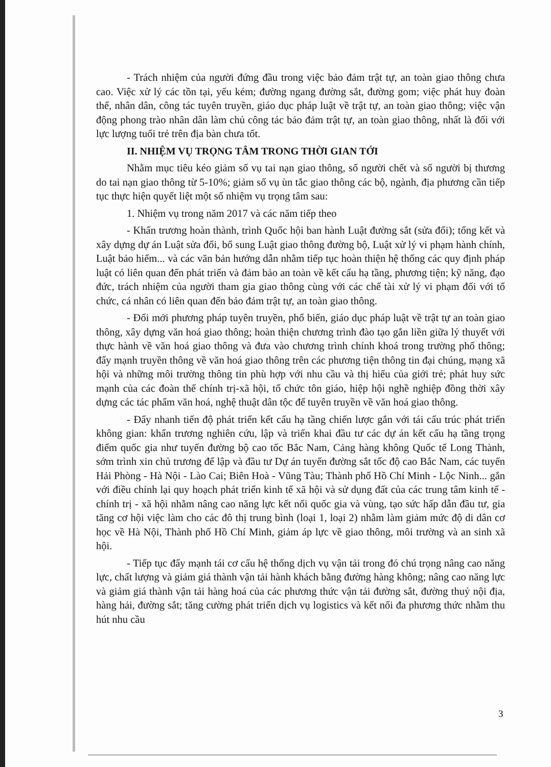- Trách nhiệm của người đứng đầu trong việc bảo đảm trật tự, an toàn giao thông chưa cao. Việc xử lý các tồn tại, yếu kém; đường ngang đường sắt, đường gom; việc phát huy đoàn thể, nhân dân, công tác tuyên truyền, giáo dục pháp luật về trật tự, an toàn giao thông; việc vận động phong trào nhân dân làm chủ công tác bảo đảm trật tự, an toàn giao thông, nhất là đối với lực lượng tuổi trẻ trên địa bàn chưa tốt.
II. NHIỆM VỤ TRỌNG TÂM TRONG THỜI GIAN TỚI
Nhằm mục tiêu kéo giảm số vụ tai nạn giao thông, số người chết và số người bị thương do tai nạn giao thông từ 5-10%; giảm số vụ ùn tắc giao thông các bộ, ngành, địa phương cần tiếp tục thực hiện quyết liệt một số nhiệm vụ trọng tâm sau:
1. Nhiệm vụ trong năm 2017 và các năm tiếp theo
- Khẩn trương hoàn thành, trình Quốc hội ban hành Luật đường sắt (sửa đổi); tổng kết và xây dựng dự án Luật sửa đổi, bổ sung Luật giao thông đường bộ, Luật xử lý vi phạm hành chính, Luật bảo hiểm... và các văn bản hướng dẫn nhằm tiếp tục hoàn thiện hệ thống các quy định pháp luật có liên quan đến phát triển và đảm bảo an toàn về kết cấu hạ tầng, phương tiện; kỹ năng, đạo đức, trách nhiệm của người tham gia giao thông cùng với các chế tài xử lý vi phạm đối với tổ chức, cá nhân có liên quan đến bảo đảm trật tự, an toàn giao thông.
- Đổi mới phương pháp tuyên truyền, phổ biến, giáo dục pháp luật về trật tự an toàn giao thông, xây dựng văn hoá giao thông; hoàn thiện chương trình đào tạo gắn liền giữa lý thuyết với thực hành về văn hoá giao thông và đưa vào chương trình chính khoá trong trường phổ thông; đẩy mạnh truyền thông về văn hoá giao thông trên các phương tiện thông tin đại chúng, mạng xã hội và những môi trường thông tin phù hợp với nhu cầu và thị hiếu của giới trẻ; phát huy sức mạnh của các đoàn thể chính trị-xã hội, tổ chức tôn giáo, hiệp hội nghề nghiệp đồng thời xây dựng các tác phẩm văn hoá, nghệ thuật dân tộc để tuyên truyền về văn hoá giao thông.
- Đẩy nhanh tiến độ phát triển kết cấu hạ tầng chiến lược gắn với tái cấu trúc phát triển không gian: khẩn trương nghiên cứu, lập và triển khai đầu tư các dự án kết cấu hạ tầng trọng điểm quốc gia như tuyến đường bộ cao tốc Bắc Nam, Cảng hàng không Quốc tế Long Thành, sớm trình xin chủ trương để lập và đầu tư Dự án tuyến đường sắt tốc độ cao Bắc Nam, các tuyến Hải Phòng - Hà Nội - Lào Cai; Biên Hoà - Vũng Tàu; Thành phố Hồ Chí Minh - Lộc Ninh... gắn với điều chỉnh lại quy hoạch phát triển kinh tế xã hội và sử dụng đất của các trung tâm kinh tế - chính trị - xã hội nhằm nâng cao năng lực kết nối quốc gia và vùng, tạo sức hấp dẫn đầu tư, gia tăng cơ hội việc làm cho các đô thị trung bình (loại 1, loại 2) nhằm làm giảm mức độ di dân cơ học về Hà Nội, Thành phố Hồ Chí Minh, giảm áp lực về giao thông, môi trường và an sinh xã hội.
- Tiếp tục đẩy mạnh tái cơ cấu hệ thống dịch vụ vận tải trong đó chú trọng nâng cao năng lực, chất lượng và giảm giá thành vận tải hành khách bằng đường hàng không; nâng cao năng lực và giảm giá thành vận tải hàng hoá của các phương thức vận tải đường sắt, đường thuỷ nội địa, hàng hải, đường sắt; tăng cường phát triển dịch vụ logistics và kết nối đa phương thức nhằm thu hút nhu cầu
3